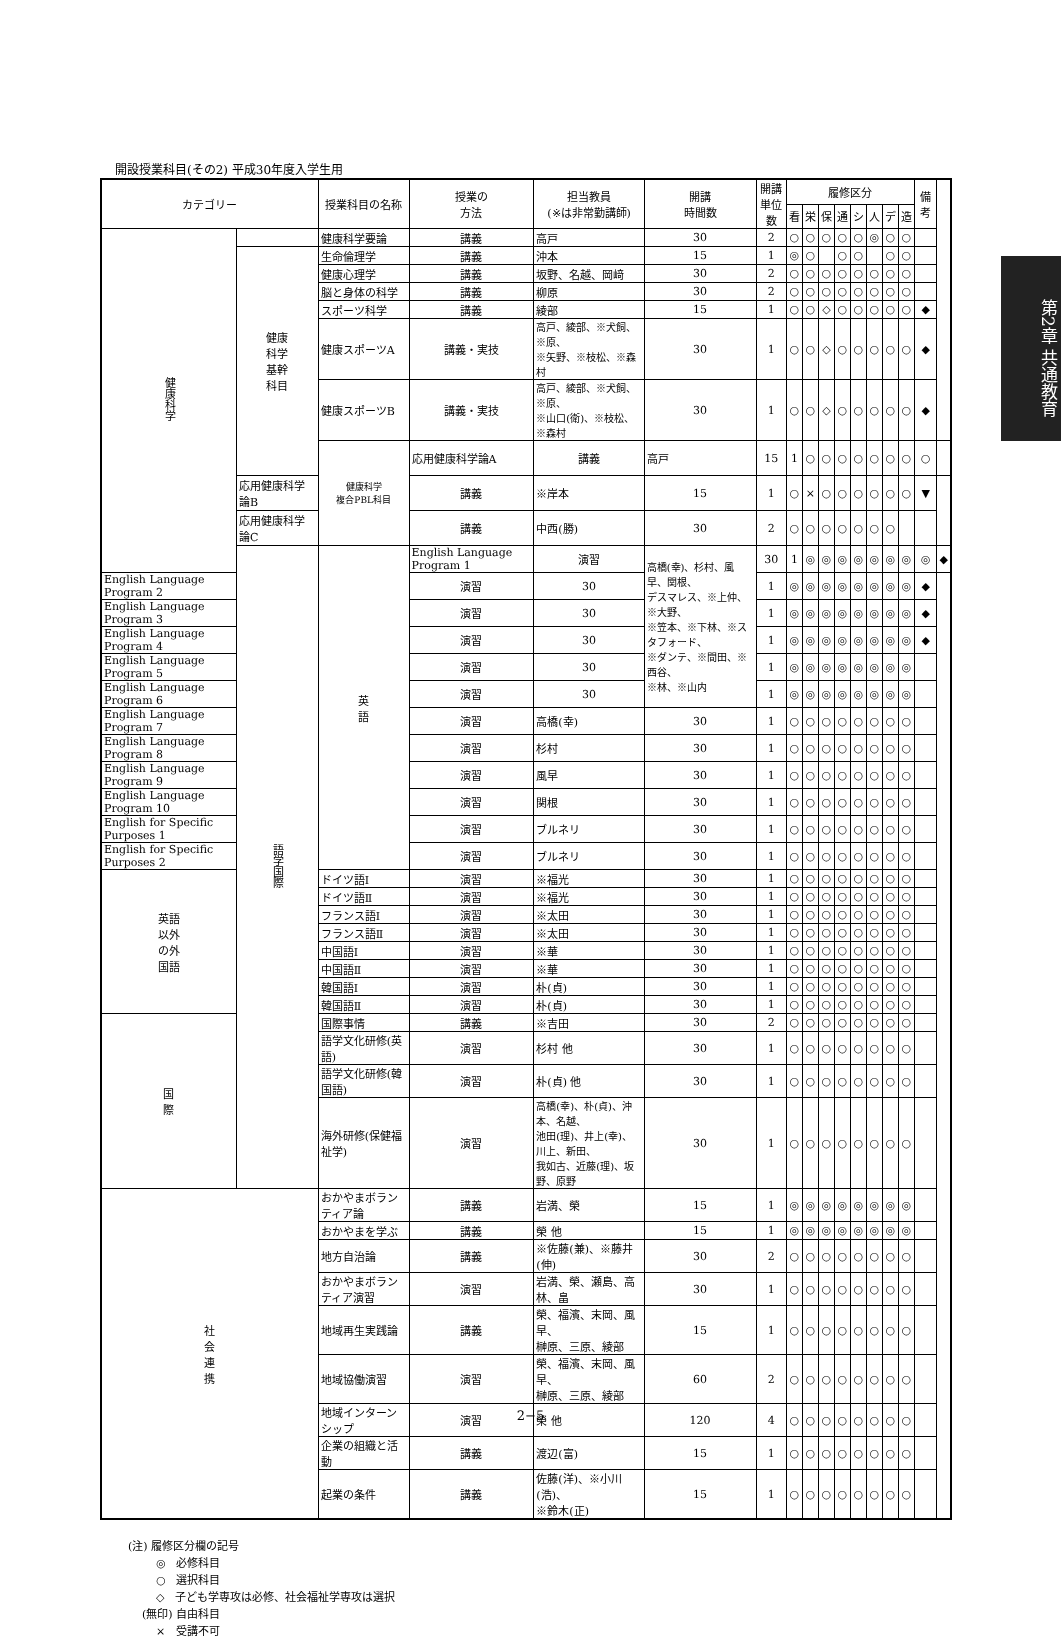第2章 共通教育
開設授業科目(その2) 平成30年度入学生用
| カテゴリー | | 授業科目の名称 | 授業の 方法 | 担当教員 (※は非常勤講師) | 開講 時間数 | 開講 単位数 | 履修区分 | | | | | | | | 備考 | |
| --- | --- | --- | --- | --- | --- | --- | --- | --- | --- | --- | --- | --- | --- | --- | --- | --- |
| | | | | | | | 看 | 栄 | 保 | 通 | シ | 人 | デ | 造 | | |
| 健康科学 | | 健康科学要論 | 講義 | 高戸 | 30 | 2 | ○ | ○ | ○ | ○ | ○ | ◎ | ○ | ○ | | |
| | 健康 科学 基幹 科目 | 生命倫理学 | 講義 | 沖本 | 15 | 1 | ◎ | ○ | | ○ | ○ | | ○ | ○ | | |
| | | 健康心理学 | 講義 | 坂野、名越、岡﨑 | 30 | 2 | ○ | ○ | ○ | ○ | ○ | ○ | ○ | ○ | | |
| | | 脳と身体の科学 | 講義 | 柳原 | 30 | 2 | ○ | ○ | ○ | ○ | ○ | ○ | ○ | ○ | | |
| | | スポーツ科学 | 講義 | 綾部 | 15 | 1 | ○ | ○ | ◇ | ○ | ○ | ○ | ○ | ○ | ◆ | |
| | | 健康スポーツA | 講義・実技 | 高戸、綾部、※犬飼、※原、 ※矢野、※枝松、※森村 | 30 | 1 | ○ | ○ | ◇ | ○ | ○ | ○ | ○ | ○ | ◆ | |
| | | 健康スポーツB | 講義・実技 | 高戸、綾部、※犬飼、※原、 ※山口(衛)、※枝松、※森村 | 30 | 1 | ○ | ○ | ◇ | ○ | ○ | ○ | ○ | ○ | ◆ | |
| | | 健康科学 複合PBL科目 | 応用健康科学論A | 講義 | 高戸 | 15 | 1 | ○ | ○ | ○ | ○ | ○ | ○ | ○ | ○ | |
| | 応用健康科学論B | | 講義 | ※岸本 | 15 | 1 | ○ | × | ○ | ○ | ○ | ○ | ○ | ○ | ▼ | |
| | 応用健康科学論C | | 講義 | 中西(勝) | 30 | 2 | ○ | ○ | ○ | ○ | ○ | ○ | ○ | | | |
| | 語学国際 | 英 語 | English Language Program 1 | 演習 | 高橋(幸)、杉村、風早、関根、 デスマレス、※上仲、※大野、 ※笠本、※下林、※スタフォード、 ※ダンテ、※間田、※西谷、 ※林、※山内 | 30 | 1 | ◎ | ◎ | ◎ | ◎ | ◎ | ◎ | ◎ | ◎ | ◆ |
| English Language Program 2 | | | 演習 | 30 | | 1 | ◎ | ◎ | ◎ | ◎ | ◎ | ◎ | ◎ | ◎ | ◆ | |
| English Language Program 3 | | | 演習 | 30 | | 1 | ◎ | ◎ | ◎ | ◎ | ◎ | ◎ | ◎ | ◎ | ◆ | |
| English Language Program 4 | | | 演習 | 30 | | 1 | ◎ | ◎ | ◎ | ◎ | ◎ | ◎ | ◎ | ◎ | ◆ | |
| English Language Program 5 | | | 演習 | 30 | | 1 | ◎ | ◎ | ◎ | ◎ | ◎ | ◎ | ◎ | ◎ | | |
| English Language Program 6 | | | 演習 | 30 | | 1 | ◎ | ◎ | ◎ | ◎ | ◎ | ◎ | ◎ | ◎ | | |
| English Language Program 7 | | | 演習 | 高橋(幸) | 30 | 1 | ○ | ○ | ○ | ○ | ○ | ○ | ○ | ○ | | |
| English Language Program 8 | | | 演習 | 杉村 | 30 | 1 | ○ | ○ | ○ | ○ | ○ | ○ | ○ | ○ | | |
| English Language Program 9 | | | 演習 | 風早 | 30 | 1 | ○ | ○ | ○ | ○ | ○ | ○ | ○ | ○ | | |
| English Language Program 10 | | | 演習 | 関根 | 30 | 1 | ○ | ○ | ○ | ○ | ○ | ○ | ○ | ○ | | |
| English for Specific Purposes 1 | | | 演習 | ブルネリ | 30 | 1 | ○ | ○ | ○ | ○ | ○ | ○ | ○ | ○ | | |
| English for Specific Purposes 2 | | | 演習 | ブルネリ | 30 | 1 | ○ | ○ | ○ | ○ | ○ | ○ | ○ | ○ | | |
| 英語 以外 の外 国語 | | ドイツ語Ⅰ | 演習 | ※福光 | 30 | 1 | ○ | ○ | ○ | ○ | ○ | ○ | ○ | ○ | | |
| | | ドイツ語Ⅱ | 演習 | ※福光 | 30 | 1 | ○ | ○ | ○ | ○ | ○ | ○ | ○ | ○ | | |
| | | フランス語Ⅰ | 演習 | ※太田 | 30 | 1 | ○ | ○ | ○ | ○ | ○ | ○ | ○ | ○ | | |
| | | フランス語Ⅱ | 演習 | ※太田 | 30 | 1 | ○ | ○ | ○ | ○ | ○ | ○ | ○ | ○ | | |
| | | 中国語Ⅰ | 演習 | ※華 | 30 | 1 | ○ | ○ | ○ | ○ | ○ | ○ | ○ | ○ | | |
| | | 中国語Ⅱ | 演習 | ※華 | 30 | 1 | ○ | ○ | ○ | ○ | ○ | ○ | ○ | ○ | | |
| | | 韓国語Ⅰ | 演習 | 朴(貞) | 30 | 1 | ○ | ○ | ○ | ○ | ○ | ○ | ○ | ○ | | |
| | | 韓国語Ⅱ | 演習 | 朴(貞) | 30 | 1 | ○ | ○ | ○ | ○ | ○ | ○ | ○ | ○ | | |
| 国 際 | | 国際事情 | 講義 | ※吉田 | 30 | 2 | ○ | ○ | ○ | ○ | ○ | ○ | ○ | ○ | | |
| | | 語学文化研修(英語) | 演習 | 杉村 他 | 30 | 1 | ○ | ○ | ○ | ○ | ○ | ○ | ○ | ○ | | |
| | | 語学文化研修(韓国語) | 演習 | 朴(貞) 他 | 30 | 1 | ○ | ○ | ○ | ○ | ○ | ○ | ○ | ○ | | |
| | | 海外研修(保健福祉学) | 演習 | 高橋(幸)、朴(貞)、沖本、名越、 池田(理)、井上(幸)、川上、新田、 我如古、近藤(理)、坂野、原野 | 30 | 1 | ○ | ○ | ○ | ○ | ○ | ○ | ○ | ○ | | |
| 社 会 連 携 | | おかやまボランティア論 | 講義 | 岩満、榮 | 15 | 1 | ◎ | ◎ | ◎ | ◎ | ◎ | ◎ | ◎ | ◎ | | |
| | | おかやまを学ぶ | 講義 | 榮 他 | 15 | 1 | ◎ | ◎ | ◎ | ◎ | ◎ | ◎ | ◎ | ◎ | | |
| | | 地方自治論 | 講義 | ※佐藤(兼)、※藤井(伸) | 30 | 2 | ○ | ○ | ○ | ○ | ○ | ○ | ○ | ○ | | |
| | | おかやまボランティア演習 | 演習 | 岩満、榮、瀬島、高林、畠 | 30 | 1 | ○ | ○ | ○ | ○ | ○ | ○ | ○ | ○ | | |
| | | 地域再生実践論 | 講義 | 榮、福濱、末岡、風早、 榊原、三原、綾部 | 15 | 1 | ○ | ○ | ○ | ○ | ○ | ○ | ○ | ○ | | |
| | | 地域協働演習 | 演習 | 榮、福濱、末岡、風早、 榊原、三原、綾部 | 60 | 2 | ○ | ○ | ○ | ○ | ○ | ○ | ○ | ○ | | |
| | | 地域インターンシップ | 演習 | 榮 他 | 120 | 4 | ○ | ○ | ○ | ○ | ○ | ○ | ○ | ○ | | |
| | | 企業の組織と活動 | 講義 | 渡辺(富) | 15 | 1 | ○ | ○ | ○ | ○ | ○ | ○ | ○ | ○ | | |
| | | 起業の条件 | 講義 | 佐藤(洋)、※小川(浩)、 ※鈴木(正) | 15 | 1 | ○ | ○ | ○ | ○ | ○ | ○ | ○ | ○ | | |
(注) 履修区分欄の記号
◎ 必修科目
○ 選択科目
◇ 子ども学専攻は必修、社会福祉学専攻は選択
(無印) 自由科目
× 受講不可
2−5